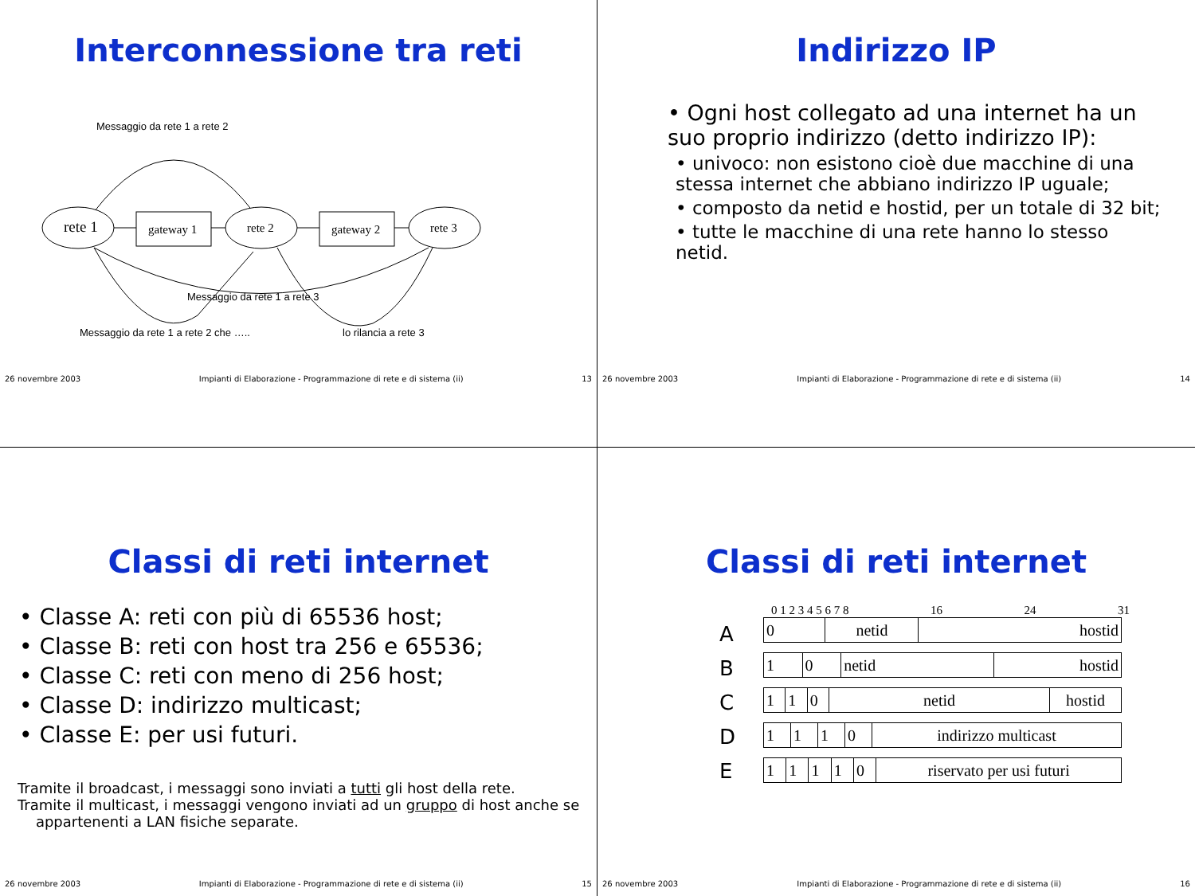Interconnessione tra reti
Messaggio da rete 1 a rete 2
rete 1
gateway 1
rete 2
gateway 2
rete 3
Messaggio da rete 1 a rete 3
Messaggio da rete 1 a rete 2 che …..
lo rilancia a rete 3
26 novembre 2003 Impianti di Elaborazione - Programmazione di rete e di sistema (ii) 13
Indirizzo IP
• Ogni host collegato ad una internet ha un suo proprio indirizzo (detto indirizzo IP):
• univoco: non esistono cioè due macchine di una stessa internet che abbiano indirizzo IP uguale;
• composto da netid e hostid, per un totale di 32 bit;
• tutte le macchine di una rete hanno lo stesso netid.
26 novembre 2003 Impianti di Elaborazione - Programmazione di rete e di sistema (ii) 14
Classi di reti internet
• Classe A: reti con più di 65536 host;
• Classe B: reti con host tra 256 e 65536;
• Classe C: reti con meno di 256 host;
• Classe D: indirizzo multicast;
• Classe E: per usi futuri.
Tramite il broadcast, i messaggi sono inviati a tutti gli host della rete.
Tramite il multicast, i messaggi vengono inviati ad un gruppo di host anche se
appartenenti a LAN fisiche separate.
26 novembre 2003 Impianti di Elaborazione - Programmazione di rete e di sistema (ii) 15
Classi di reti internet
0 1 2 3 4 5 6 7 8 16 24 31
A
B
C
D
E
| 0 | netid | hostid |
| 1 | 0 | netid | hostid |
| 1 | 1 | 0 | netid | hostid |
| 1 | 1 | 1 | 0 | indirizzo multicast |
| 1 | 1 | 1 | 1 | 0 | riservato per usi futuri |
26 novembre 2003 Impianti di Elaborazione - Programmazione di rete e di sistema (ii) 16